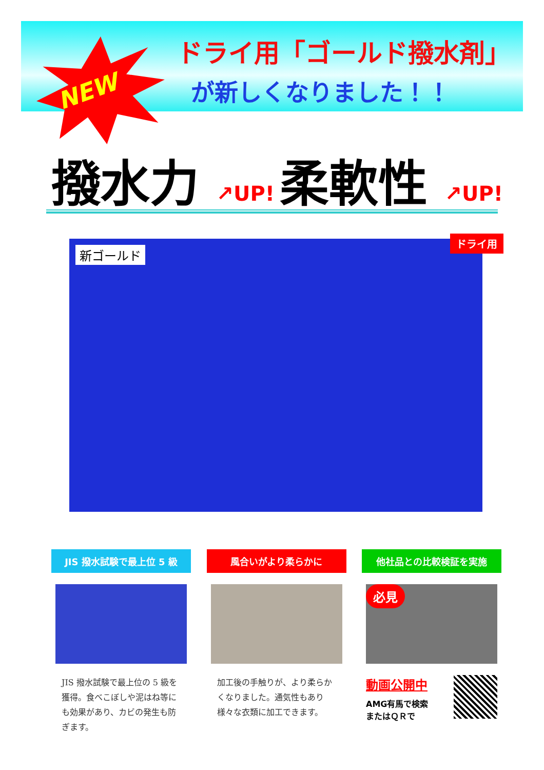NEW
ドライ用「ゴールド撥水剤」
が新しくなりました！！
撥水力 ↗UP!
柔軟性 ↗UP!
新ゴールド ドライ用
JIS 撥水試験で最上位 5 級
JIS 撥水試験で最上位の 5 級を獲得。食べこぼしや泥はね等にも効果があり、カビの発生も防ぎます。
風合いがより柔らかに
加工後の手触りが、より柔らかくなりました。通気性もあり様々な衣類に加工できます。
他社品との比較検証を実施
必見
動画公開中
AMG有馬で検索
またはＱＲで